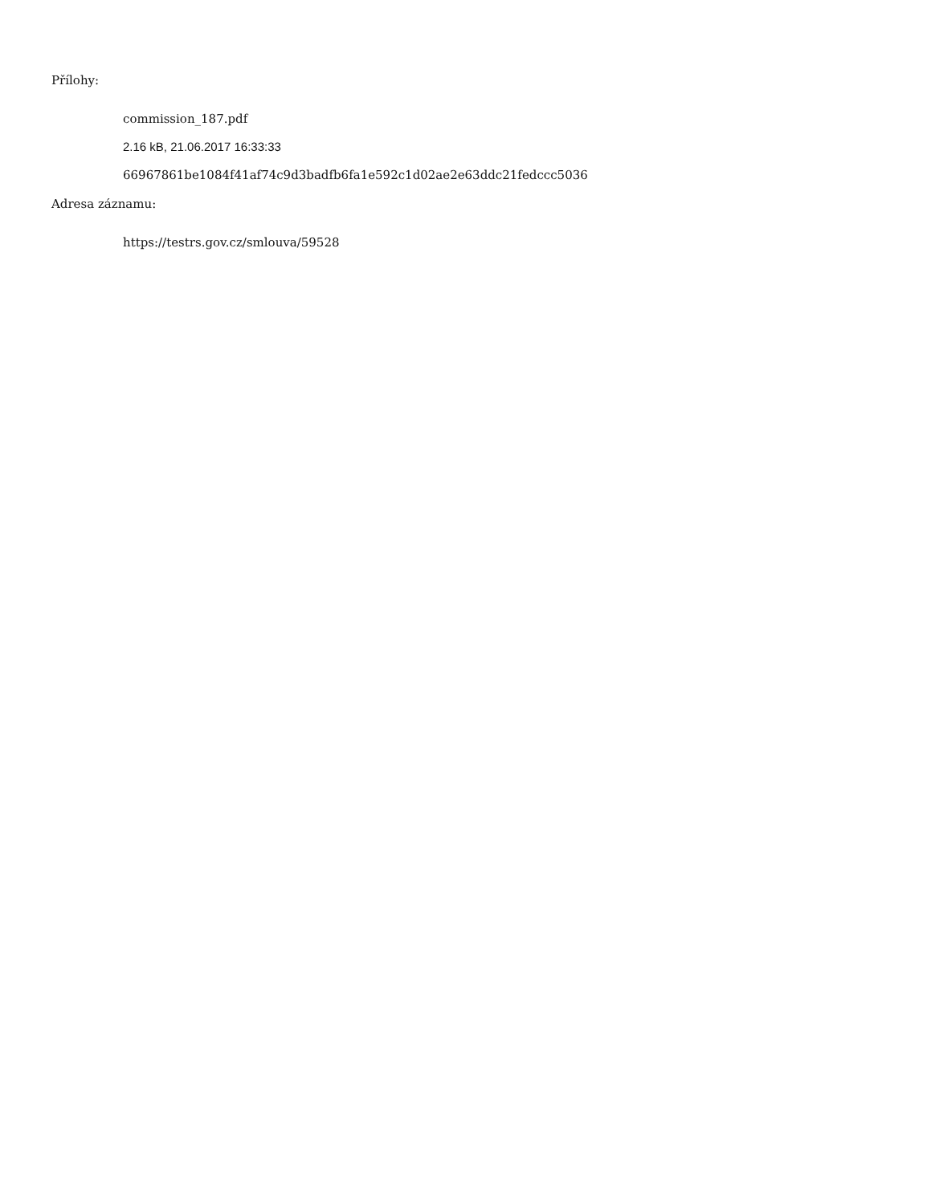Přílohy:
commission_187.pdf
2.16 kB, 21.06.2017 16:33:33
66967861be1084f41af74c9d3badfb6fa1e592c1d02ae2e63ddc21fedccc5036
Adresa záznamu:
https://testrs.gov.cz/smlouva/59528